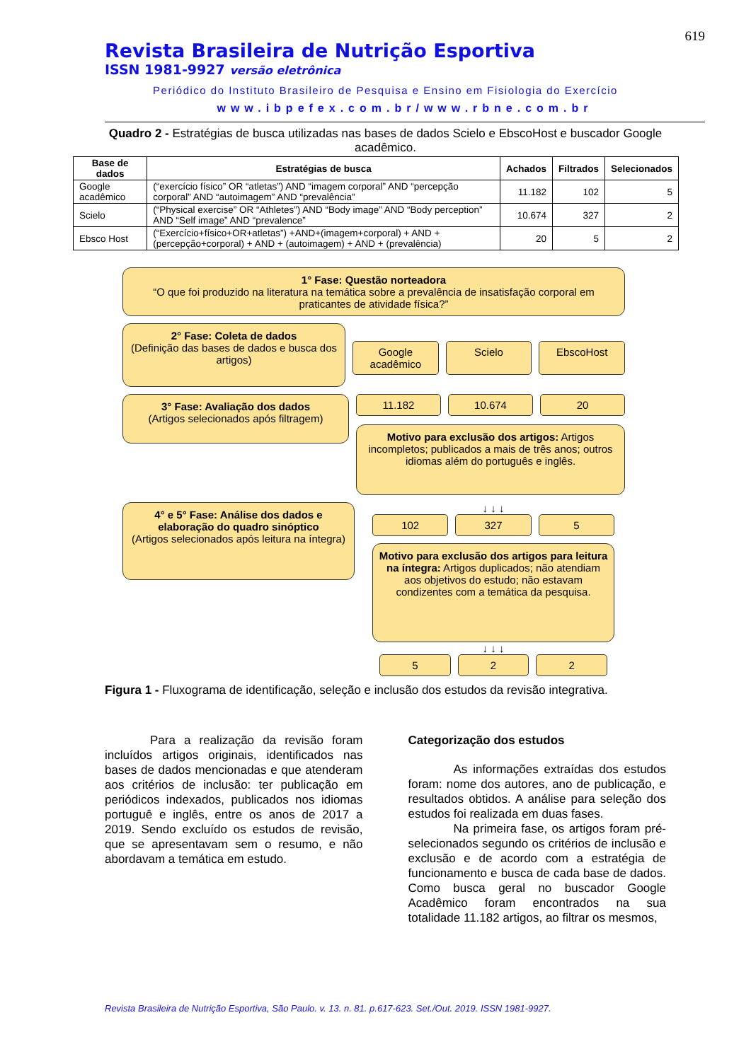619
Revista Brasileira de Nutrição Esportiva
ISSN 1981-9927 versão eletrônica
Periódico do Instituto Brasileiro de Pesquisa e Ensino em Fisiologia do Exercício
www.ibpefex.com.br/www.rbne.com.br
Quadro 2 - Estratégias de busca utilizadas nas bases de dados Scielo e EbscoHost e buscador Google acadêmico.
| Base de dados | Estratégias de busca | Achados | Filtrados | Selecionados |
| --- | --- | --- | --- | --- |
| Google acadêmico | (“exercício físico” OR “atletas”) AND “imagem corporal” AND “percepção corporal” AND “autoimagem” AND “prevalência” | 11.182 | 102 | 5 |
| Scielo | (“Physical exercise” OR “Athletes”) AND “Body image” AND “Body perception” AND “Self image” AND “prevalence” | 10.674 | 327 | 2 |
| Ebsco Host | (“Exercício+físico+OR+atletas”) +AND+(imagem+corporal) + AND + (percepção+corporal) + AND + (autoimagem) + AND + (prevalência) | 20 | 5 | 2 |
1° Fase: Questão norteadora
“O que foi produzido na literatura na temática sobre a prevalência de insatisfação corporal em praticantes de atividade física?”
2° Fase: Coleta de dados
(Definição das bases de dados e busca dos artigos)
Google acadêmico Scielo EbscoHost
3° Fase: Avaliação dos dados
(Artigos selecionados após filtragem)
11.182 10.674 20
Motivo para exclusão dos artigos: Artigos incompletos; publicados a mais de três anos; outros idiomas além do português e inglês.
4° e 5° Fase: Análise dos dados e elaboração do quadro sinóptico
(Artigos selecionados após leitura na íntegra)
↓ ↓ ↓
102 327 5
Motivo para exclusão dos artigos para leitura na íntegra: Artigos duplicados; não atendiam aos objetivos do estudo; não estavam condizentes com a temática da pesquisa.
↓ ↓ ↓
5 2 2
Figura 1 - Fluxograma de identificação, seleção e inclusão dos estudos da revisão integrativa.
Para a realização da revisão foram incluídos artigos originais, identificados nas bases de dados mencionadas e que atenderam aos critérios de inclusão: ter publicação em periódicos indexados, publicados nos idiomas portuguê e inglês, entre os anos de 2017 a 2019. Sendo excluído os estudos de revisão, que se apresentavam sem o resumo, e não abordavam a temática em estudo.
Categorização dos estudos
As informações extraídas dos estudos foram: nome dos autores, ano de publicação, e resultados obtidos. A análise para seleção dos estudos foi realizada em duas fases.
Na primeira fase, os artigos foram pré-selecionados segundo os critérios de inclusão e exclusão e de acordo com a estratégia de funcionamento e busca de cada base de dados. Como busca geral no buscador Google Acadêmico foram encontrados na sua totalidade 11.182 artigos, ao filtrar os mesmos,
Revista Brasileira de Nutrição Esportiva, São Paulo. v. 13. n. 81. p.617-623. Set./Out. 2019. ISSN 1981-9927.